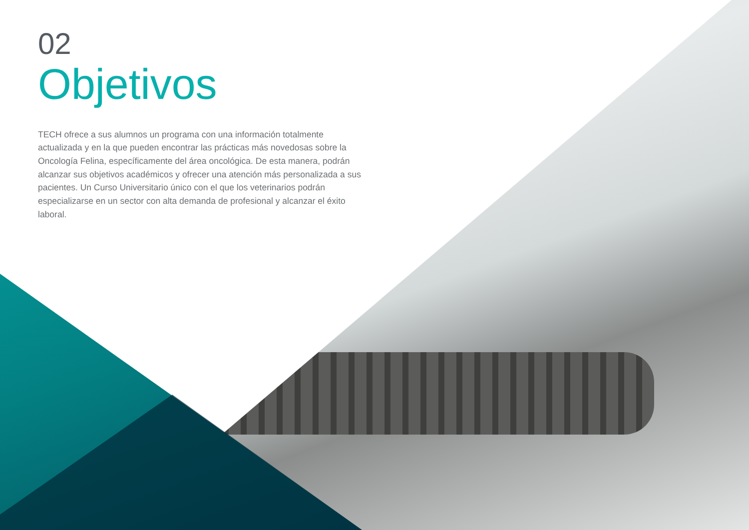02
Objetivos
TECH ofrece a sus alumnos un programa con una información totalmente actualizada y en la que pueden encontrar las prácticas más novedosas sobre la Oncología Felina, específicamente del área oncológica. De esta manera, podrán alcanzar sus objetivos académicos y ofrecer una atención más personalizada a sus pacientes. Un Curso Universitario único con el que los veterinarios podrán especializarse en un sector con alta demanda de profesional y alcanzar el éxito laboral.